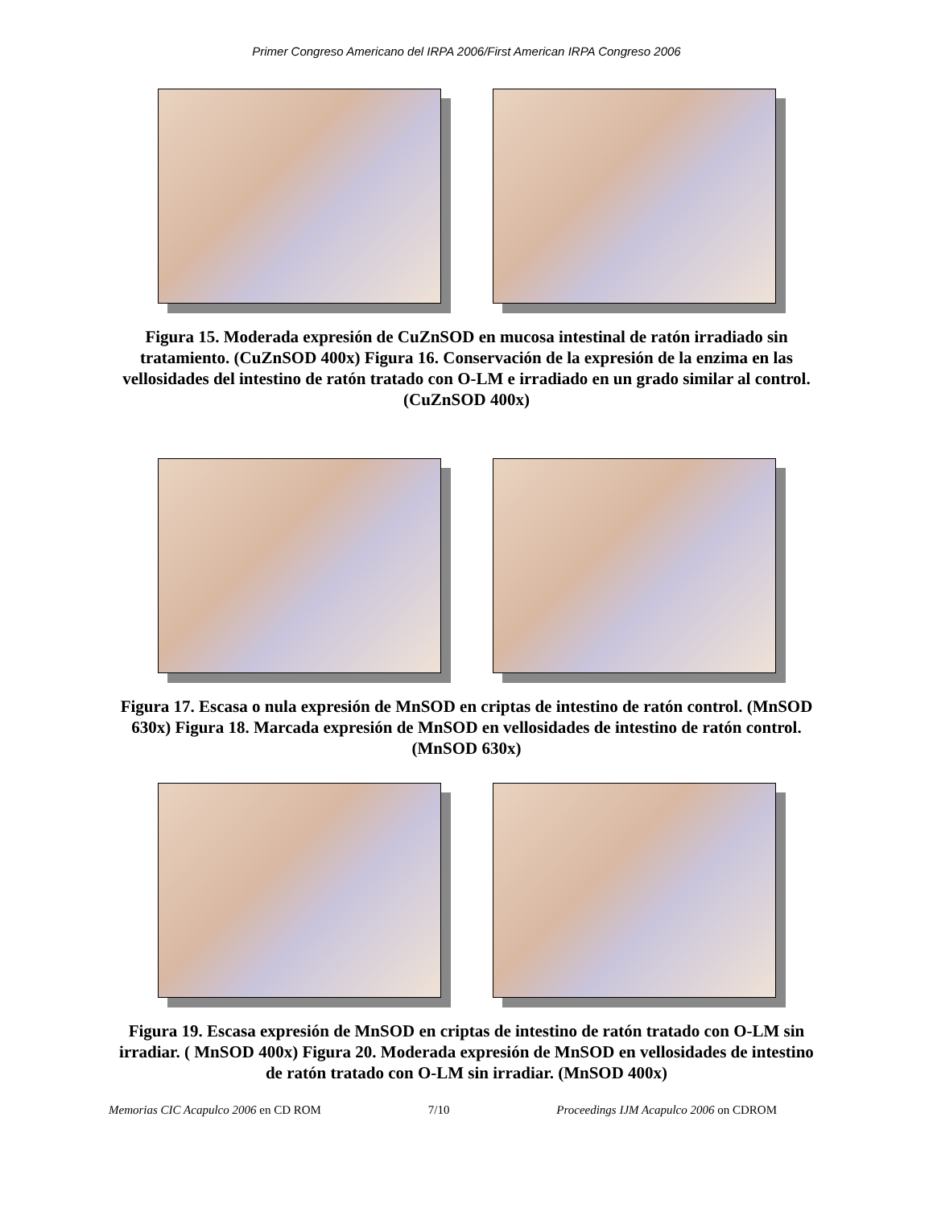Primer Congreso Americano del IRPA 2006/First American IRPA Congreso 2006
Figura 15. Moderada expresión de CuZnSOD en mucosa intestinal de ratón irradiado sin tratamiento. (CuZnSOD 400x) Figura 16. Conservación de la expresión de la enzima en las vellosidades del intestino de ratón tratado con O-LM e irradiado en un grado similar al control. (CuZnSOD 400x)
Figura 17. Escasa o nula expresión de MnSOD en criptas de intestino de ratón control. (MnSOD 630x) Figura 18. Marcada expresión de MnSOD en vellosidades de intestino de ratón control. (MnSOD 630x)
Figura 19. Escasa expresión de MnSOD en criptas de intestino de ratón tratado con O-LM sin irradiar. ( MnSOD 400x) Figura 20. Moderada expresión de MnSOD en vellosidades de intestino de ratón tratado con O-LM sin irradiar. (MnSOD 400x)
Memorias CIC Acapulco 2006 en CD ROM 7/10 Proceedings IJM Acapulco 2006 on CDROM